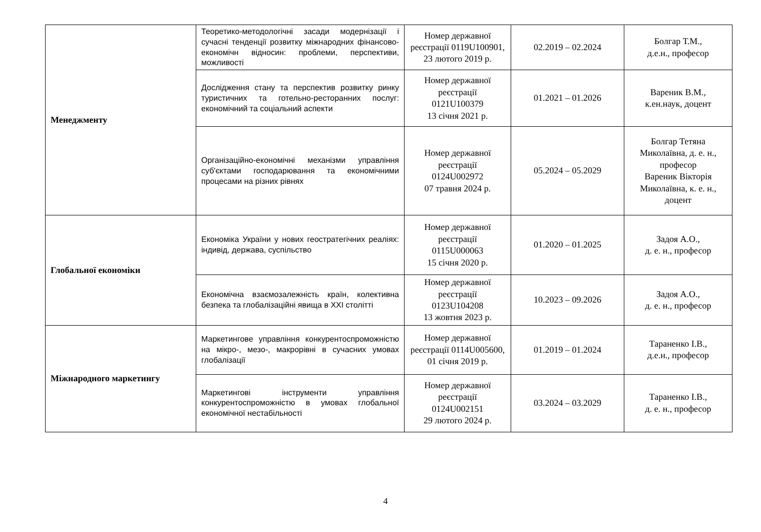| Менеджменту | Теоретико-методологічні засади модернізації і сучасні тенденції розвитку міжнародних фінансово-економічн відносин: проблеми, перспективи, можливості | Номер державної реєстрації 0119U100901, 23 лютого 2019 р. | 02.2019 – 02.2024 | Болгар Т.М., д.е.н., професор |
| | Дослідження стану та перспектив розвитку ринку туристичних та готельно-ресторанних послуг: економічний та соціальний аспекти | Номер державної реєстрації 0121U100379 13 січня 2021 р. | 01.2021 – 01.2026 | Вареник В.М., к.ен.наук, доцент |
| | Організаційно-економічні механізми управління суб'єктами господарювання та економічними процесами на різних рівнях | Номер державної реєстрації 0124U002972 07 травня 2024 р. | 05.2024 – 05.2029 | Болгар Тетяна Миколаївна, д. е. н., професор Вареник Вікторія Миколаївна, к. е. н., доцент |
| Глобальної економіки | Економіка України у нових геостратегічних реаліях: індивід, держава, суспільство | Номер державної реєстрації 0115U000063 15 січня 2020 р. | 01.2020 – 01.2025 | Задоя А.О., д. е. н., професор |
| | Економічна взаємозалежність країн, колективна безпека та глобалізаційні явища в XXI столітті | Номер державної реєстрації 0123U104208 13 жовтня 2023 р. | 10.2023 – 09.2026 | Задоя А.О., д. е. н., професор |
| Міжнародного маркетингу | Маркетингове управління конкурентоспроможністю на мікро-, мезо-, макрорівні в сучасних умовах глобалізації | Номер державної реєстрації 0114U005600, 01 січня 2019 р. | 01.2019 – 01.2024 | Тараненко І.В., д.е.н., професор |
| | Маркетингові інструменти управління конкурентоспроможністю в умовах глобальної економічної нестабільності | Номер державної реєстрації 0124U002151 29 лютого 2024 р. | 03.2024 – 03.2029 | Тараненко І.В., д. е. н., професор |
4